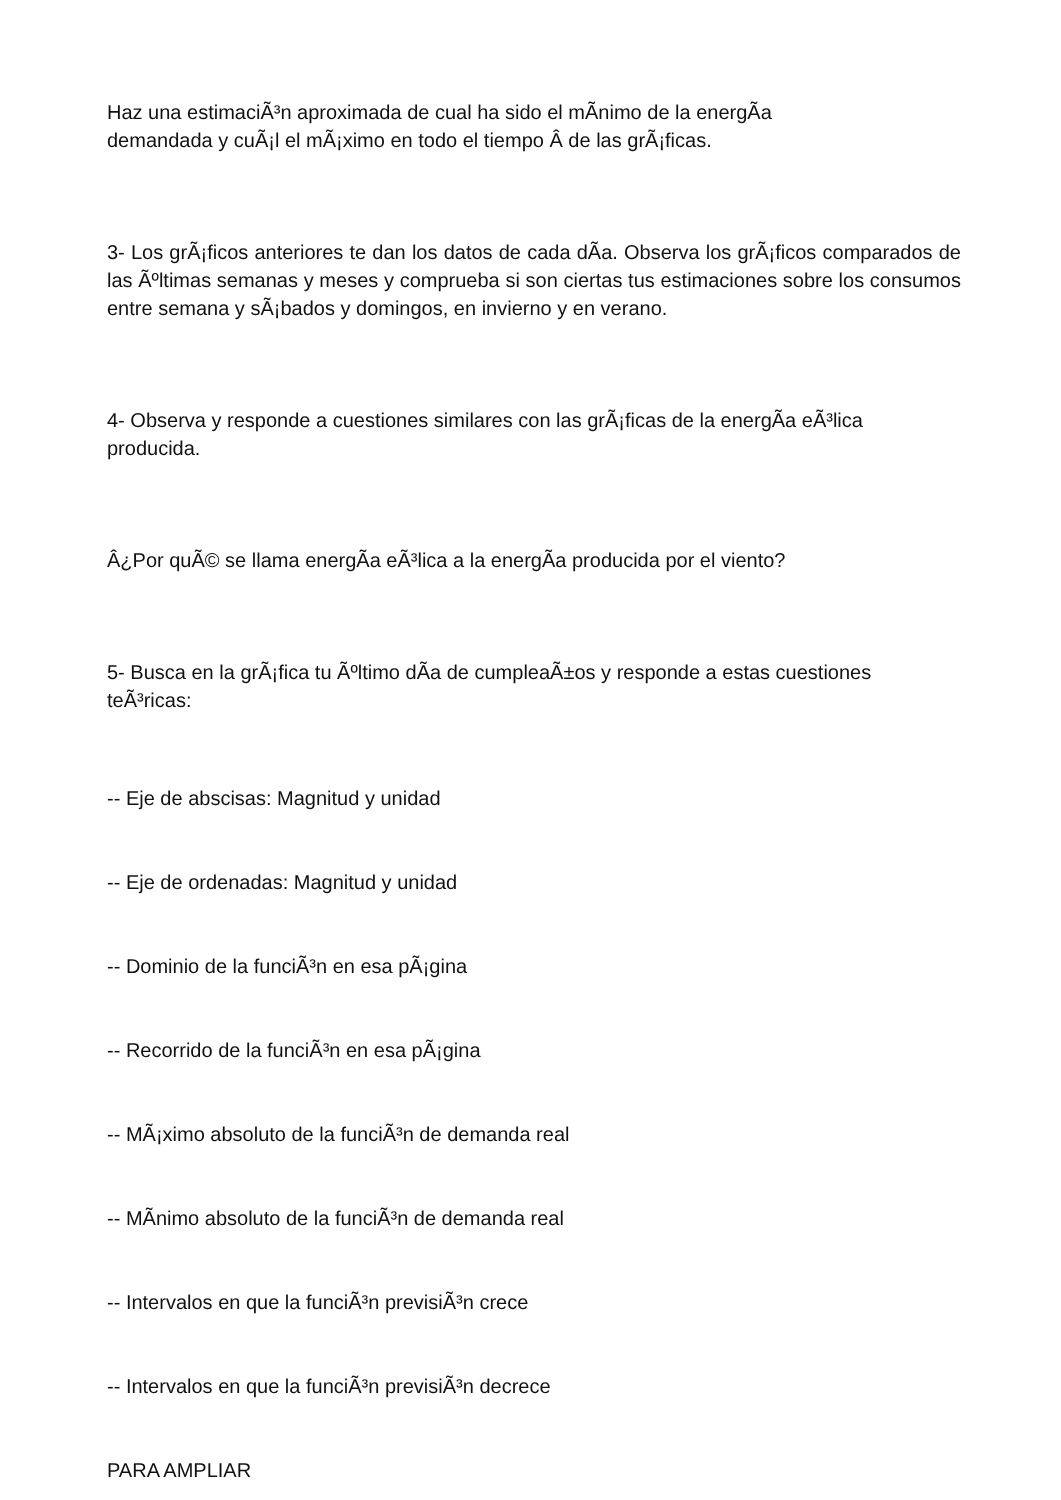Haz una estimaciÃ³n aproximada de cual ha sido el mÃ­nimo de la energÃ­a
demandada y cuÃ¡l el mÃ¡ximo en todo el tiempo Â de las grÃ¡ficas.
3- Los grÃ¡ficos anteriores te dan los datos de cada dÃ­a. Observa los grÃ¡ficos comparados de las Ãºltimas semanas y meses y comprueba si son ciertas tus estimaciones sobre los consumos entre semana y sÃ¡bados y domingos, en invierno y en verano.
4- Observa y responde a cuestiones similares con las grÃ¡ficas de la energÃ­a eÃ³lica producida.
Â¿Por quÃ© se llama energÃ­a eÃ³lica a la energÃ­a producida por el viento?
5- Busca en la grÃ¡fica tu Ãºltimo dÃ­a de cumpleaÃ±os y responde a estas cuestiones teÃ³ricas:
-- Eje de abscisas: Magnitud y unidad
-- Eje de ordenadas: Magnitud y unidad
-- Dominio de la funciÃ³n en esa pÃ¡gina
-- Recorrido de la funciÃ³n en esa pÃ¡gina
-- MÃ¡ximo absoluto de la funciÃ³n de demanda real
-- MÃ­nimo absoluto de la funciÃ³n de demanda real
-- Intervalos en que la funciÃ³n previsiÃ³n crece
-- Intervalos en que la funciÃ³n previsiÃ³n decrece
PARA AMPLIAR